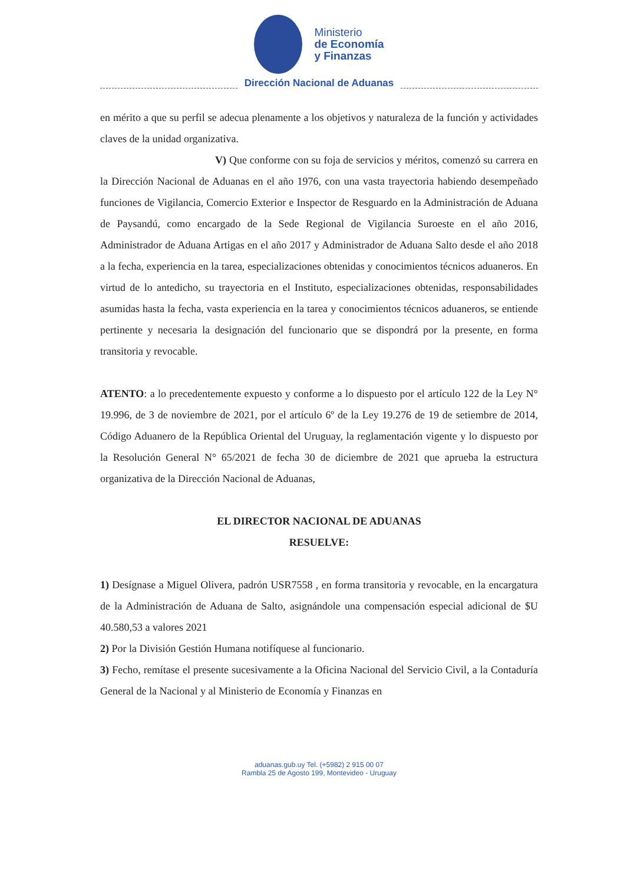Ministerio
de Economía
y Finanzas
Dirección Nacional de Aduanas
en mérito a que su perfil se adecua plenamente a los objetivos y naturaleza de la función y actividades claves de la unidad organizativa.
V) Que conforme con su foja de servicios y méritos, comenzó su carrera en la Dirección Nacional de Aduanas en el año 1976, con una vasta trayectoria habiendo desempeñado funciones de Vigilancia, Comercio Exterior e Inspector de Resguardo en la Administración de Aduana de Paysandú, como encargado de la Sede Regional de Vigilancia Suroeste en el año 2016, Administrador de Aduana Artigas en el año 2017 y Administrador de Aduana Salto desde el año 2018 a la fecha, experiencia en la tarea, especializaciones obtenidas y conocimientos técnicos aduaneros. En virtud de lo antedicho, su trayectoria en el Instituto, especializaciones obtenidas, responsabilidades asumidas hasta la fecha, vasta experiencia en la tarea y conocimientos técnicos aduaneros, se entiende pertinente y necesaria la designación del funcionario que se dispondrá por la presente, en forma transitoria y revocable.
ATENTO: a lo precedentemente expuesto y conforme a lo dispuesto por el artículo 122 de la Ley N° 19.996, de 3 de noviembre de 2021, por el artículo 6º de la Ley 19.276 de 19 de setiembre de 2014, Código Aduanero de la República Oriental del Uruguay, la reglamentación vigente y lo dispuesto por la Resolución General N° 65/2021 de fecha 30 de diciembre de 2021 que aprueba la estructura organizativa de la Dirección Nacional de Aduanas,
EL DIRECTOR NACIONAL DE ADUANAS
RESUELVE:
1) Desígnase a Miguel Olivera, padrón USR7558 , en forma transitoria y revocable, en la encargatura de la Administración de Aduana de Salto, asignándole una compensación especial adicional de $U 40.580,53 a valores 2021
2) Por la División Gestión Humana notifíquese al funcionario.
3) Fecho, remítase el presente sucesivamente a la Oficina Nacional del Servicio Civil, a la Contaduría General de la Nacional y al Ministerio de Economía y Finanzas en
aduanas.gub.uy Tel. (+5982) 2 915 00 07
Rambla 25 de Agosto 199, Montevideo - Uruguay